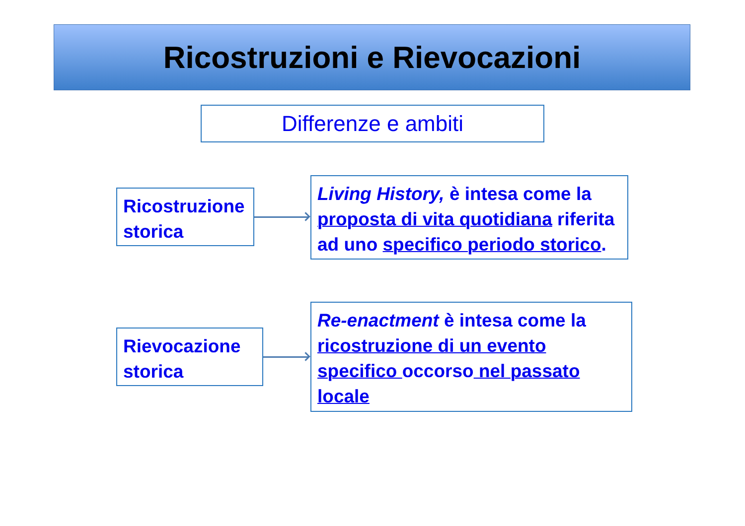Ricostruzioni e Rievocazioni
Differenze e ambiti
Ricostruzione storica
Living History, è intesa come la proposta di vita quotidiana riferita ad uno specifico periodo storico.
Rievocazione storica
Re-enactment è intesa come la
ricostruzione di un evento
specifico occorso nel passato locale